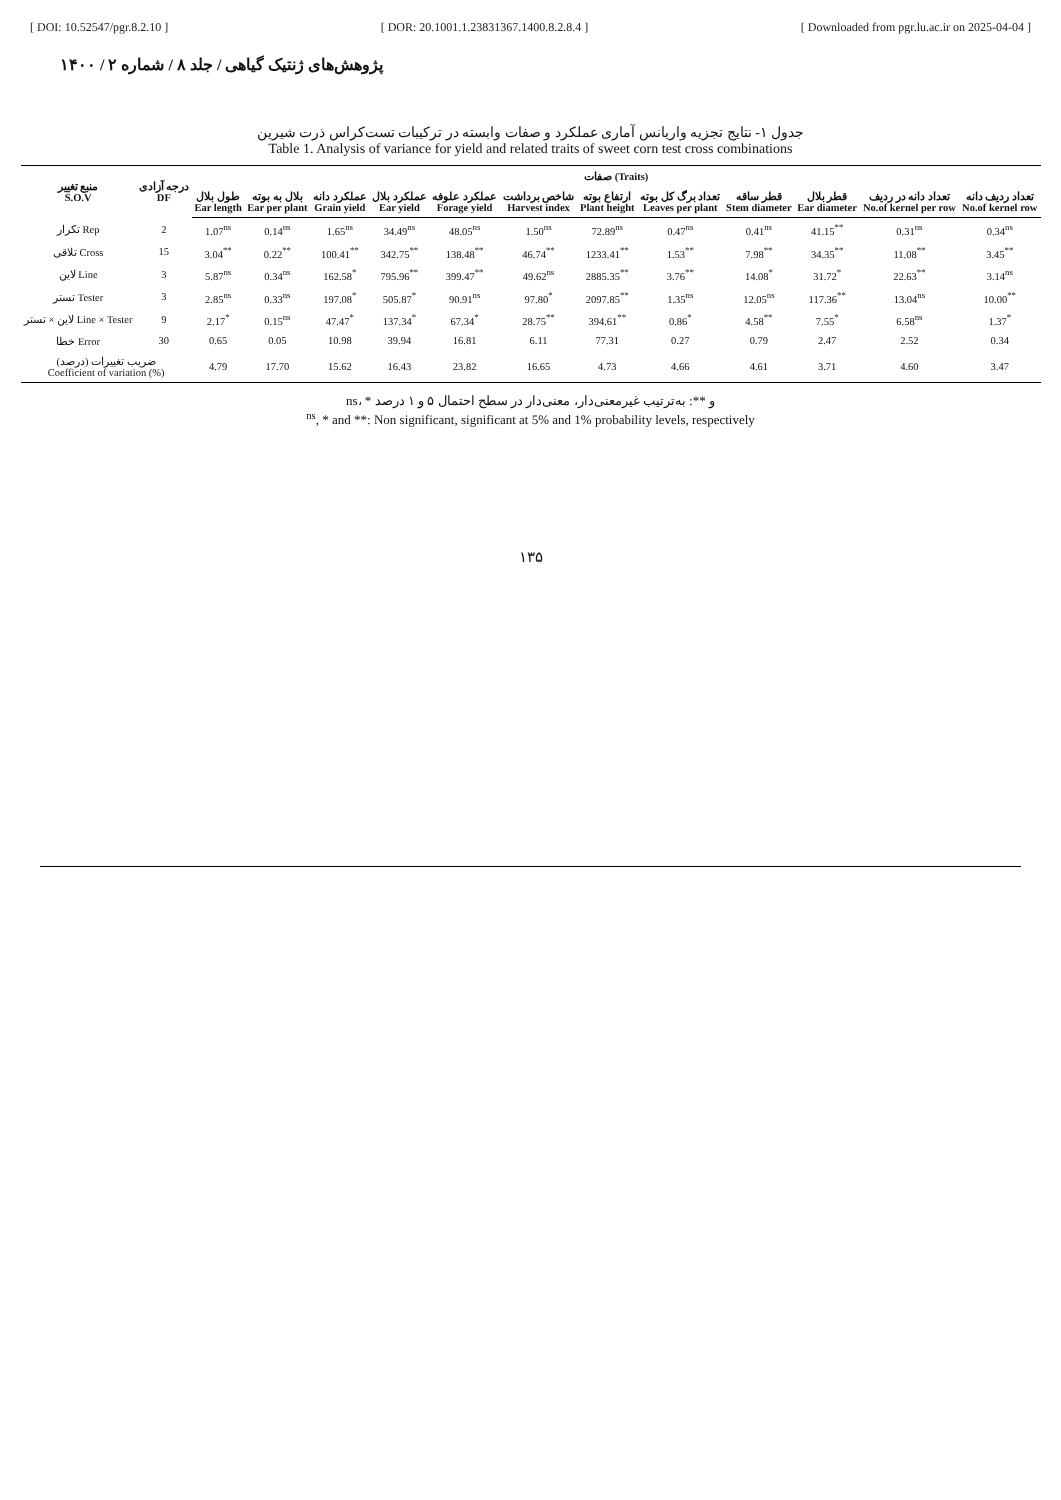[ DOI: 10.52547/pgr.8.2.10 ] [ DOR: 20.1001.1.23831367.1400.8.2.8.4 ] [ Downloaded from pgr.lu.ac.ir on 2025-04-04 ]
پژوهش‌های ژنتیک گیاهی / جلد ۸ / شماره ۲ / ۱۴۰۰
جدول ۱- نتایج تجزیه واریانس آماری عملکرد و صفات وابسته در ترکیبات تست‌کراس ذرت شیرین
Table 1. Analysis of variance for yield and related traits of sweet corn test cross combinations
| منبع تغییر S.O.V | درجه آزادی DF | صفات (Traits) | | | | | | | | | | | |
| --- | --- | --- | --- | --- | --- | --- | --- | --- | --- | --- | --- | --- | --- |
| | | طول بلال Ear length | بلال به بوته Ear per plant | عملکرد دانه Grain yield | عملکرد بلال Ear yield | عملکرد علوفه Forage yield | شاخص برداشت Harvest index | ارتفاع بوته Plant height | تعداد برگ کل بوته Leaves per plant | قطر ساقه Stem diameter | قطر بلال Ear diameter | تعداد دانه در ردیف No.of kernel per row | تعداد ردیف دانه No.of kernel row |
| تکرار Rep | 2 | 1.07<sup>ns</sup> | 0.14<sup>ns</sup> | 1.65<sup>ns</sup> | 34.49<sup>ns</sup> | 48.05<sup>ns</sup> | 1.50<sup>ns</sup> | 72.89<sup>ns</sup> | 0.47<sup>ns</sup> | 0.41<sup>ns</sup> | 41.15<sup>**</sup> | 0.31<sup>ns</sup> | 0.34<sup>ns</sup> |
| تلاقی Cross | 15 | 3.04<sup>**</sup> | 0.22<sup>**</sup> | 100.41<sup>**</sup> | 342.75<sup>**</sup> | 138.48<sup>**</sup> | 46.74<sup>**</sup> | 1233.41<sup>**</sup> | 1.53<sup>**</sup> | 7.98<sup>**</sup> | 34.35<sup>**</sup> | 11.08<sup>**</sup> | 3.45<sup>**</sup> |
| لاین Line | 3 | 5.87<sup>ns</sup> | 0.34<sup>ns</sup> | 162.58<sup>*</sup> | 795.96<sup>**</sup> | 399.47<sup>**</sup> | 49.62<sup>ns</sup> | 2885.35<sup>**</sup> | 3.76<sup>**</sup> | 14.08<sup>*</sup> | 31.72<sup>*</sup> | 22.63<sup>**</sup> | 3.14<sup>ns</sup> |
| تستر Tester | 3 | 2.85<sup>ns</sup> | 0.33<sup>ns</sup> | 197.08<sup>*</sup> | 505.87<sup>*</sup> | 90.91<sup>ns</sup> | 97.80<sup>*</sup> | 2097.85<sup>**</sup> | 1.35<sup>ns</sup> | 12.05<sup>ns</sup> | 117.36<sup>**</sup> | 13.04<sup>ns</sup> | 10.00<sup>**</sup> |
| لاین × تستر Line × Tester | 9 | 2.17<sup>*</sup> | 0.15<sup>ns</sup> | 47.47<sup>*</sup> | 137.34<sup>*</sup> | 67.34<sup>*</sup> | 28.75<sup>**</sup> | 394.61<sup>**</sup> | 0.86<sup>*</sup> | 4.58<sup>**</sup> | 7.55<sup>*</sup> | 6.58<sup>ns</sup> | 1.37<sup>*</sup> |
| خطا Error | 30 | 0.65 | 0.05 | 10.98 | 39.94 | 16.81 | 6.11 | 77.31 | 0.27 | 0.79 | 2.47 | 2.52 | 0.34 |
| ضریب تغییرات (درصد) Coefficient of variation (%) | | 4.79 | 17.70 | 15.62 | 16.43 | 23.82 | 16.65 | 4.73 | 4.66 | 4.61 | 3.71 | 4.60 | 3.47 |
ns، * و **: به‌ترتیب غیرمعنی‌دار، معنی‌دار در سطح احتمال ۵ و ۱ درصد
<sup>ns</sup>, * and **: Non significant, significant at 5% and 1% probability levels, respectively
۱۳۵